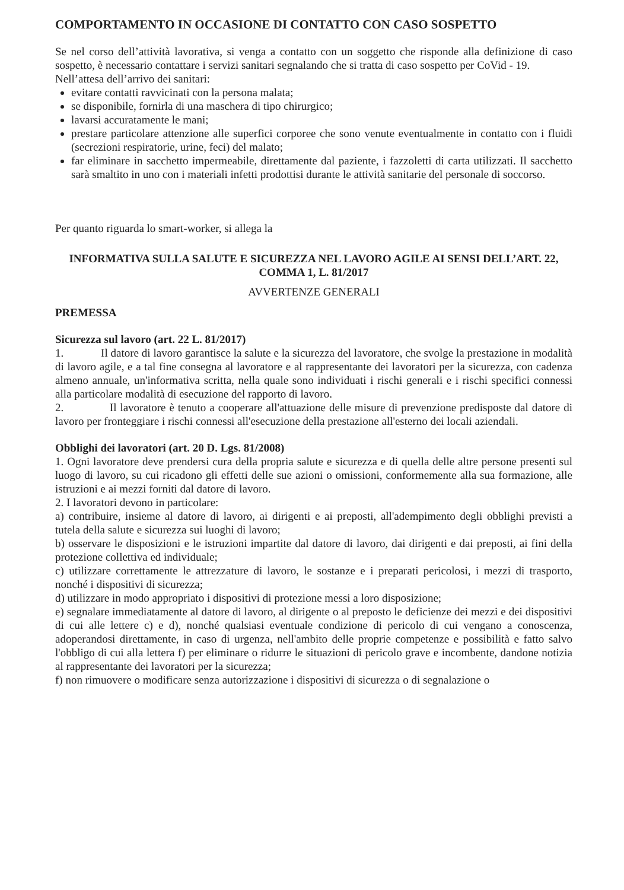COMPORTAMENTO IN OCCASIONE DI CONTATTO CON CASO SOSPETTO
Se nel corso dell’attività lavorativa, si venga a contatto con un soggetto che risponde alla definizione di caso sospetto, è necessario contattare i servizi sanitari segnalando che si tratta di caso sospetto per CoVid - 19.
Nell’attesa dell’arrivo dei sanitari:
evitare contatti ravvicinati con la persona malata;
se disponibile, fornirla di una maschera di tipo chirurgico;
lavarsi accuratamente le mani;
prestare particolare attenzione alle superfici corporee che sono venute eventualmente in contatto con i fluidi (secrezioni respiratorie, urine, feci) del malato;
far eliminare in sacchetto impermeabile, direttamente dal paziente, i fazzoletti di carta utilizzati. Il sacchetto sarà smaltito in uno con i materiali infetti prodottisi durante le attività sanitarie del personale di soccorso.
Per quanto riguarda lo smart-worker, si allega la
INFORMATIVA SULLA SALUTE E SICUREZZA NEL LAVORO AGILE AI SENSI DELL’ART. 22, COMMA 1, L. 81/2017
AVVERTENZE GENERALI
PREMESSA
Sicurezza sul lavoro (art. 22 L. 81/2017)
1. Il datore di lavoro garantisce la salute e la sicurezza del lavoratore, che svolge la prestazione in modalità di lavoro agile, e a tal fine consegna al lavoratore e al rappresentante dei lavoratori per la sicurezza, con cadenza almeno annuale, un'informativa scritta, nella quale sono individuati i rischi generali e i rischi specifici connessi alla particolare modalità di esecuzione del rapporto di lavoro.
2. Il lavoratore è tenuto a cooperare all'attuazione delle misure di prevenzione predisposte dal datore di lavoro per fronteggiare i rischi connessi all'esecuzione della prestazione all'esterno dei locali aziendali.
Obblighi dei lavoratori (art. 20 D. Lgs. 81/2008)
1. Ogni lavoratore deve prendersi cura della propria salute e sicurezza e di quella delle altre persone presenti sul luogo di lavoro, su cui ricadono gli effetti delle sue azioni o omissioni, conformemente alla sua formazione, alle istruzioni e ai mezzi forniti dal datore di lavoro.
2. I lavoratori devono in particolare:
a) contribuire, insieme al datore di lavoro, ai dirigenti e ai preposti, all'adempimento degli obblighi previsti a tutela della salute e sicurezza sui luoghi di lavoro;
b) osservare le disposizioni e le istruzioni impartite dal datore di lavoro, dai dirigenti e dai preposti, ai fini della protezione collettiva ed individuale;
c) utilizzare correttamente le attrezzature di lavoro, le sostanze e i preparati pericolosi, i mezzi di trasporto, nonché i dispositivi di sicurezza;
d) utilizzare in modo appropriato i dispositivi di protezione messi a loro disposizione;
e) segnalare immediatamente al datore di lavoro, al dirigente o al preposto le deficienze dei mezzi e dei dispositivi di cui alle lettere c) e d), nonché qualsiasi eventuale condizione di pericolo di cui vengano a conoscenza, adoperandosi direttamente, in caso di urgenza, nell'ambito delle proprie competenze e possibilità e fatto salvo l'obbligo di cui alla lettera f) per eliminare o ridurre le situazioni di pericolo grave e incombente, dandone notizia al rappresentante dei lavoratori per la sicurezza;
f) non rimuovere o modificare senza autorizzazione i dispositivi di sicurezza o di segnalazione o